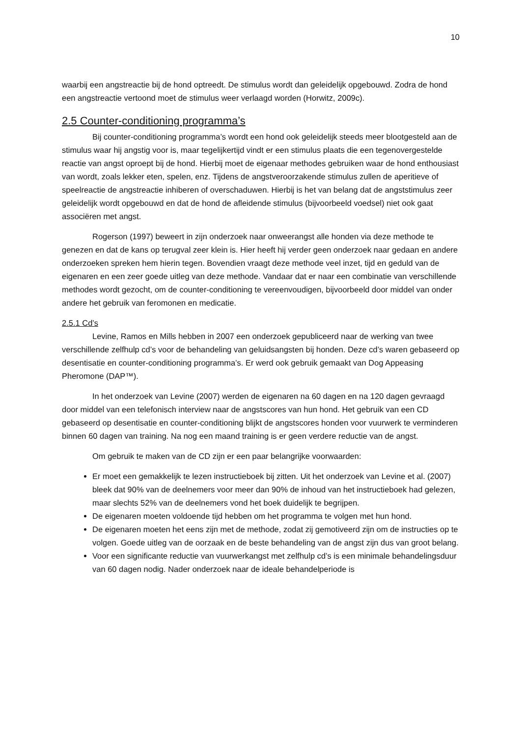10
waarbij een angstreactie bij de hond optreedt. De stimulus wordt dan geleidelijk opgebouwd. Zodra de hond een angstreactie vertoond moet de stimulus weer verlaagd worden (Horwitz, 2009c).
2.5 Counter-conditioning programma’s
Bij counter-conditioning programma’s wordt een hond ook geleidelijk steeds meer blootgesteld aan de stimulus waar hij angstig voor is, maar tegelijkertijd vindt er een stimulus plaats die een tegenovergestelde reactie van angst oproept bij de hond. Hierbij moet de eigenaar methodes gebruiken waar de hond enthousiast van wordt, zoals lekker eten, spelen, enz. Tijdens de angstveroorzakende stimulus zullen de aperitieve of speelreactie de angstreactie inhiberen of overschaduwen. Hierbij is het van belang dat de angststimulus zeer geleidelijk wordt opgebouwd en dat de hond de afleidende stimulus (bijvoorbeeld voedsel) niet ook gaat associëren met angst.
Rogerson (1997) beweert in zijn onderzoek naar onweerangst alle honden via deze methode te genezen en dat de kans op terugval zeer klein is. Hier heeft hij verder geen onderzoek naar gedaan en andere onderzoeken spreken hem hierin tegen. Bovendien vraagt deze methode veel inzet, tijd en geduld van de eigenaren en een zeer goede uitleg van deze methode. Vandaar dat er naar een combinatie van verschillende methodes wordt gezocht, om de counter-conditioning te vereenvoudigen, bijvoorbeeld door middel van onder andere het gebruik van feromonen en medicatie.
2.5.1 Cd’s
Levine, Ramos en Mills hebben in 2007 een onderzoek gepubliceerd naar de werking van twee verschillende zelfhulp cd’s voor de behandeling van geluidsangsten bij honden. Deze cd’s waren gebaseerd op desentisatie en counter-conditioning programma’s. Er werd ook gebruik gemaakt van Dog Appeasing Pheromone (DAP™).
In het onderzoek van Levine (2007) werden de eigenaren na 60 dagen en na 120 dagen gevraagd door middel van een telefonisch interview naar de angstscores van hun hond. Het gebruik van een CD gebaseerd op desentisatie en counter-conditioning blijkt de angstscores honden voor vuurwerk te verminderen binnen 60 dagen van training. Na nog een maand training is er geen verdere reductie van de angst.
Om gebruik te maken van de CD zijn er een paar belangrijke voorwaarden:
Er moet een gemakkelijk te lezen instructieboek bij zitten. Uit het onderzoek van Levine et al. (2007) bleek dat 90% van de deelnemers voor meer dan 90% de inhoud van het instructieboek had gelezen, maar slechts 52% van de deelnemers vond het boek duidelijk te begrijpen.
De eigenaren moeten voldoende tijd hebben om het programma te volgen met hun hond.
De eigenaren moeten het eens zijn met de methode, zodat zij gemotiveerd zijn om de instructies op te volgen. Goede uitleg van de oorzaak en de beste behandeling van de angst zijn dus van groot belang.
Voor een significante reductie van vuurwerkangst met zelfhulp cd’s is een minimale behandelingsduur van 60 dagen nodig. Nader onderzoek naar de ideale behandelperiode is